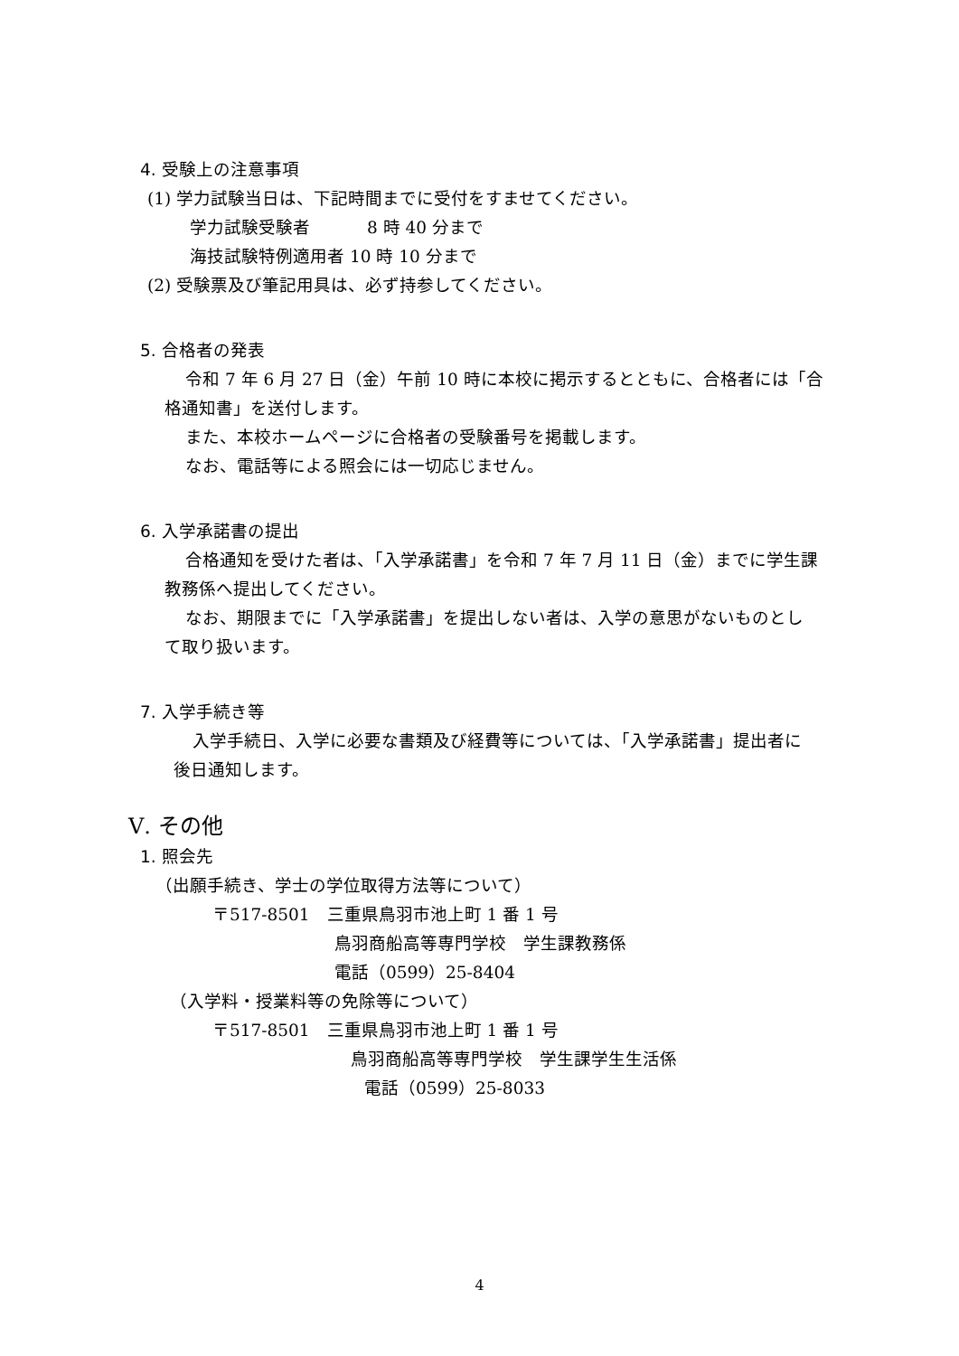4. 受験上の注意事項
(1) 学力試験当日は、下記時間までに受付をすませてください。
学力試験受験者　　　 8 時 40 分まで
海技試験特例適用者 10 時 10 分まで
(2) 受験票及び筆記用具は、必ず持参してください。
5. 合格者の発表
令和 7 年 6 月 27 日（金）午前 10 時に本校に掲示するとともに、合格者には「合
格通知書」を送付します。
また、本校ホームページに合格者の受験番号を掲載します。
なお、電話等による照会には一切応じません。
6. 入学承諾書の提出
合格通知を受けた者は、「入学承諾書」を令和 7 年 7 月 11 日（金）までに学生課
教務係へ提出してください。
なお、期限までに「入学承諾書」を提出しない者は、入学の意思がないものとし
て取り扱います。
7. 入学手続き等
入学手続日、入学に必要な書類及び経費等については、「入学承諾書」提出者に
後日通知します。
Ⅴ. その他
1. 照会先
（出願手続き、学士の学位取得方法等について）
〒517-8501　三重県鳥羽市池上町 1 番 1 号
鳥羽商船高等専門学校　学生課教務係
電話（0599）25-8404
（入学料・授業料等の免除等について）
〒517-8501　三重県鳥羽市池上町 1 番 1 号
鳥羽商船高等専門学校　学生課学生生活係
電話（0599）25-8033
4